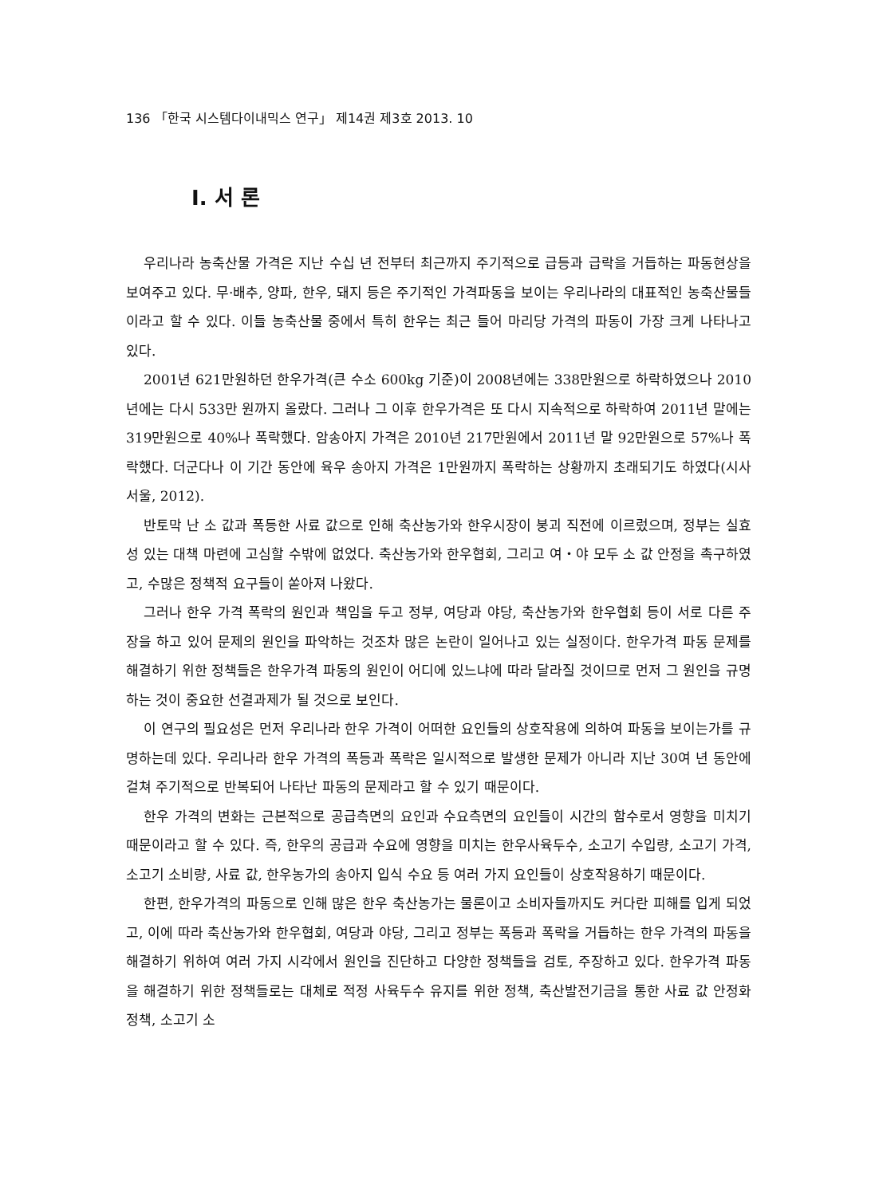136 「한국 시스템다이내믹스 연구」 제14권 제3호 2013. 10
Ⅰ. 서 론
우리나라 농축산물 가격은 지난 수십 년 전부터 최근까지 주기적으로 급등과 급락을 거듭하는 파동현상을 보여주고 있다. 무·배추, 양파, 한우, 돼지 등은 주기적인 가격파동을 보이는 우리나라의 대표적인 농축산물들이라고 할 수 있다. 이들 농축산물 중에서 특히 한우는 최근 들어 마리당 가격의 파동이 가장 크게 나타나고 있다.
2001년 621만원하던 한우가격(큰 수소 600kg 기준)이 2008년에는 338만원으로 하락하였으나 2010년에는 다시 533만 원까지 올랐다. 그러나 그 이후 한우가격은 또 다시 지속적으로 하락하여 2011년 말에는 319만원으로 40%나 폭락했다. 암송아지 가격은 2010년 217만원에서 2011년 말 92만원으로 57%나 폭락했다. 더군다나 이 기간 동안에 육우 송아지 가격은 1만원까지 폭락하는 상황까지 초래되기도 하였다(시사서울, 2012).
반토막 난 소 값과 폭등한 사료 값으로 인해 축산농가와 한우시장이 붕괴 직전에 이르렀으며, 정부는 실효성 있는 대책 마련에 고심할 수밖에 없었다. 축산농가와 한우협회, 그리고 여・야 모두 소 값 안정을 촉구하였고, 수많은 정책적 요구들이 쏟아져 나왔다.
그러나 한우 가격 폭락의 원인과 책임을 두고 정부, 여당과 야당, 축산농가와 한우협회 등이 서로 다른 주장을 하고 있어 문제의 원인을 파악하는 것조차 많은 논란이 일어나고 있는 실정이다. 한우가격 파동 문제를 해결하기 위한 정책들은 한우가격 파동의 원인이 어디에 있느냐에 따라 달라질 것이므로 먼저 그 원인을 규명하는 것이 중요한 선결과제가 될 것으로 보인다.
이 연구의 필요성은 먼저 우리나라 한우 가격이 어떠한 요인들의 상호작용에 의하여 파동을 보이는가를 규명하는데 있다. 우리나라 한우 가격의 폭등과 폭락은 일시적으로 발생한 문제가 아니라 지난 30여 년 동안에 걸쳐 주기적으로 반복되어 나타난 파동의 문제라고 할 수 있기 때문이다.
한우 가격의 변화는 근본적으로 공급측면의 요인과 수요측면의 요인들이 시간의 함수로서 영향을 미치기 때문이라고 할 수 있다. 즉, 한우의 공급과 수요에 영향을 미치는 한우사육두수, 소고기 수입량, 소고기 가격, 소고기 소비량, 사료 값, 한우농가의 송아지 입식 수요 등 여러 가지 요인들이 상호작용하기 때문이다.
한편, 한우가격의 파동으로 인해 많은 한우 축산농가는 물론이고 소비자들까지도 커다란 피해를 입게 되었고, 이에 따라 축산농가와 한우협회, 여당과 야당, 그리고 정부는 폭등과 폭락을 거듭하는 한우 가격의 파동을 해결하기 위하여 여러 가지 시각에서 원인을 진단하고 다양한 정책들을 검토, 주장하고 있다. 한우가격 파동을 해결하기 위한 정책들로는 대체로 적정 사육두수 유지를 위한 정책, 축산발전기금을 통한 사료 값 안정화 정책, 소고기 소